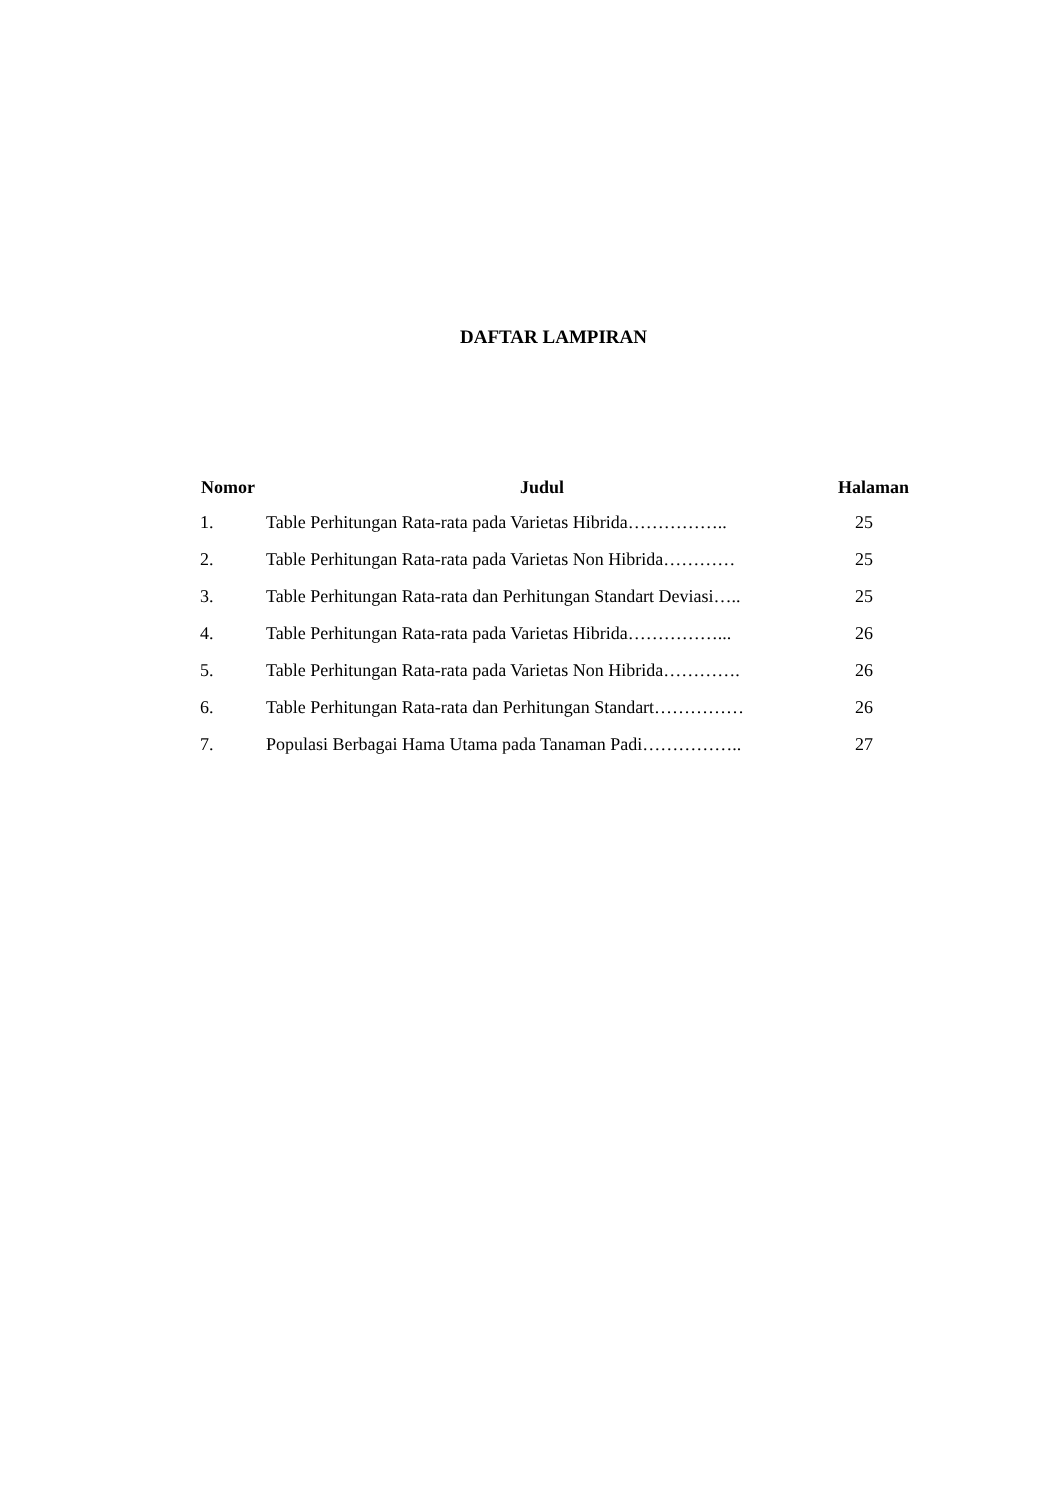DAFTAR LAMPIRAN
| Nomor | Judul | Halaman |
| --- | --- | --- |
| 1. | Table Perhitungan Rata-rata pada Varietas Hibrida…………….. | 25 |
| 2. | Table Perhitungan Rata-rata pada Varietas Non Hibrida………… | 25 |
| 3. | Table Perhitungan Rata-rata dan Perhitungan Standart Deviasi….. | 25 |
| 4. | Table Perhitungan Rata-rata pada Varietas Hibrida……………... | 26 |
| 5. | Table Perhitungan Rata-rata pada Varietas Non Hibrida…………. | 26 |
| 6. | Table Perhitungan Rata-rata dan Perhitungan Standart…………… | 26 |
| 7. | Populasi Berbagai Hama Utama pada Tanaman Padi…………….. | 27 |